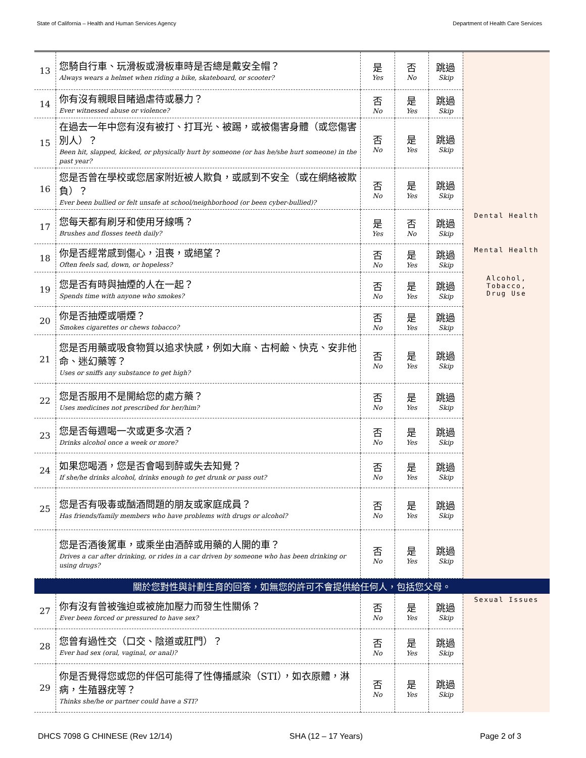State of California – Health and Human Services Agency Department of Health Care Services
| 13 | 您騎自行車、玩滑板或滑板車時是否總是戴安全帽？ Always wears a helmet when riding a bike, skateboard, or scooter? | 是 Yes | 否 No | 跳過 Skip | |
| 14 | 你有沒有親眼目睹過虐待或暴力？ Ever witnessed abuse or violence? | 否 No | 是 Yes | 跳過 Skip | |
| 15 | 在過去一年中您有沒有被打、打耳光、被踢，或被傷害身體（或您傷害別人）？ Been hit, slapped, kicked, or physically hurt by someone (or has he/she hurt someone) in the past year? | 否 No | 是 Yes | 跳過 Skip | |
| 16 | 您是否曾在學校或您居家附近被人欺負，或感到不安全（或在網絡被欺負）？ Ever been bullied or felt unsafe at school/neighborhood (or been cyber-bullied)? | 否 No | 是 Yes | 跳過 Skip | |
| 17 | 您每天都有刷牙和使用牙線嗎？ Brushes and flosses teeth daily? | 是 Yes | 否 No | 跳過 Skip | Dental Health |
| 18 | 你是否經常感到傷心，沮喪，或絕望？ Often feels sad, down, or hopeless? | 否 No | 是 Yes | 跳過 Skip | Mental Health |
| 19 | 您是否有時與抽煙的人在一起？ Spends time with anyone who smokes? | 否 No | 是 Yes | 跳過 Skip | Alcohol, Tobacco, Drug Use |
| 20 | 你是否抽煙或嚼煙？ Smokes cigarettes or chews tobacco? | 否 No | 是 Yes | 跳過 Skip | |
| 21 | 您是否用藥或吸食物質以追求快感，例如大麻、古柯鹼、快克、安非他命、迷幻藥等？ Uses or sniffs any substance to get high? | 否 No | 是 Yes | 跳過 Skip | |
| 22 | 您是否服用不是開給您的處方藥？ Uses medicines not prescribed for her/him? | 否 No | 是 Yes | 跳過 Skip | |
| 23 | 您是否每週喝一次或更多次酒？ Drinks alcohol once a week or more? | 否 No | 是 Yes | 跳過 Skip | |
| 24 | 如果您喝酒，您是否會喝到醉或失去知覺？ If she/he drinks alcohol, drinks enough to get drunk or pass out? | 否 No | 是 Yes | 跳過 Skip | |
| 25 | 您是否有吸毒或酗酒問題的朋友或家庭成員？ Has friends/family members who have problems with drugs or alcohol? | 否 No | 是 Yes | 跳過 Skip | |
| | 您是否酒後駕車，或乘坐由酒醉或用藥的人開的車？ Drives a car after drinking, or rides in a car driven by someone who has been drinking or using drugs? | 否 No | 是 Yes | 跳過 Skip | |
| 關於您對性與計劃生育的回答，如無您的許可不會提供給任何人，包括您父母。 | | | | | |
| 27 | 你有沒有曾被強迫或被施加壓力而發生性關係？ Ever been forced or pressured to have sex? | 否 No | 是 Yes | 跳過 Skip | Sexual Issues |
| 28 | 您曾有過性交（口交、陰道或肛門）？ Ever had sex (oral, vaginal, or anal)? | 否 No | 是 Yes | 跳過 Skip | |
| 29 | 你是否覺得您或您的伴侶可能得了性傳播感染（STI），如衣原體，淋病，生殖器疣等？ Thinks she/he or partner could have a STI? | 否 No | 是 Yes | 跳過 Skip | |
DHCS 7098 G CHINESE (Rev 12/14) SHA (12 – 17 Years) Page 2 of 3